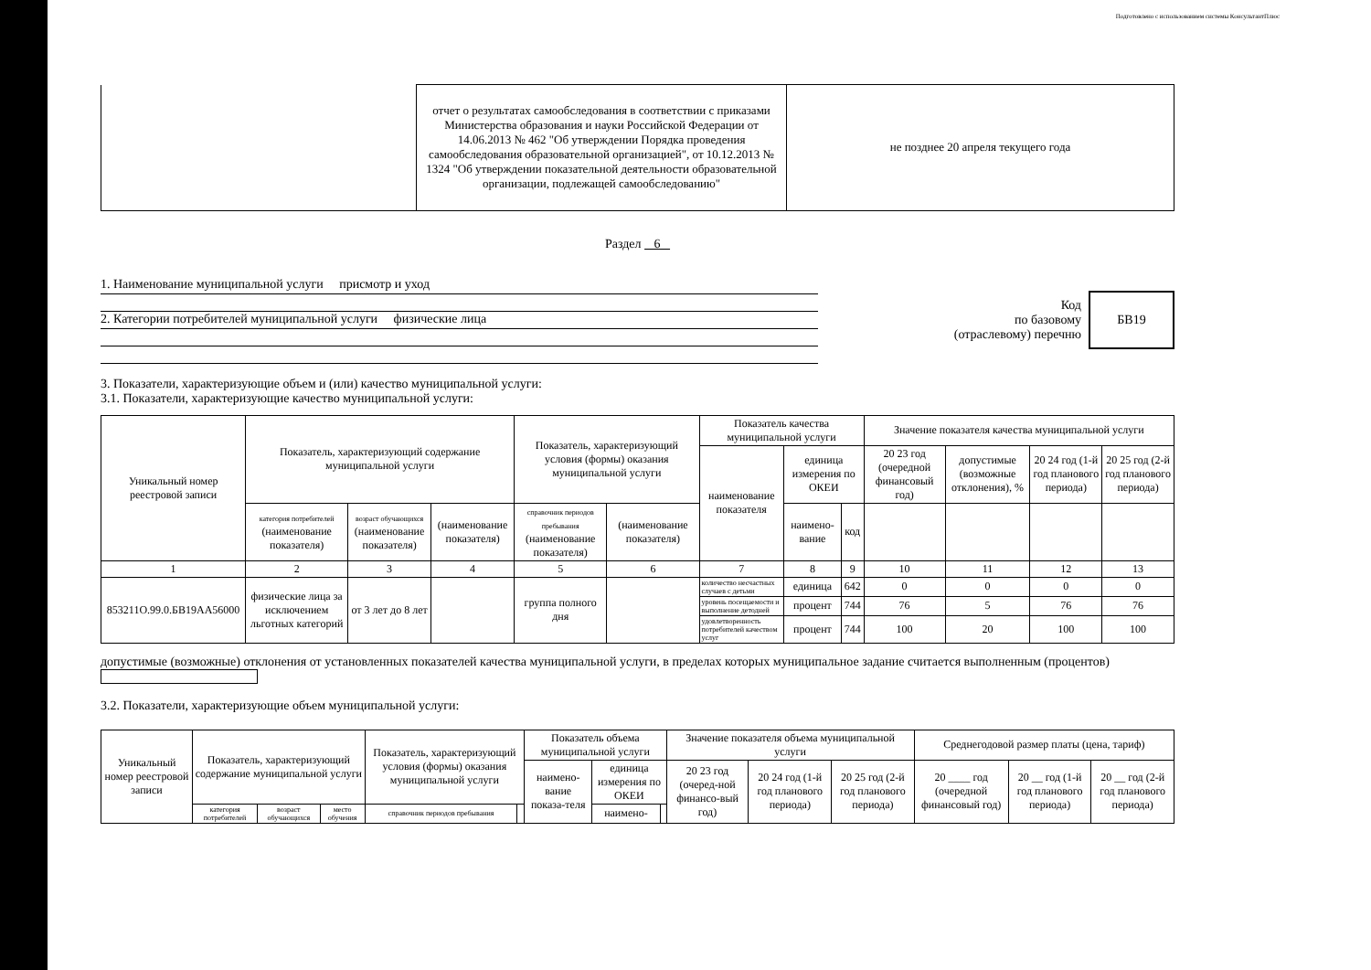Подготовлено с использованием системы КонсультантПлюс
| | отчет о результатах самообследования в соответствии с приказами Министерства образования и науки Российской Федерации от 14.06.2013 № 462 "Об утверждении Порядка проведения самообследования образовательной организацией", от 10.12.2013 № 1324 "Об утверждении показательной деятельности образовательной организации, подлежащей самообследованию" | не позднее 20 апреля текущего года |
Раздел 6
1. Наименование муниципальной услуги присмотр и уход
2. Категории потребителей муниципальной услуги физические лица
Код
по базовому
(отраслевому) перечню
БВ19
3. Показатели, характеризующие объем и (или) качество муниципальной услуги:
3.1. Показатели, характеризующие качество муниципальной услуги:
| Уникальный номер реестровой записи | Показатель, характеризующий содержание муниципальной услуги | | | Показатель, характеризующий условия (формы) оказания муниципальной услуги | | Показатель качества муниципальной услуги | | | Значение показателя качества муниципальной услуги | | | |
| | | | | | | наименование показателя | единица измерения по ОКЕИ | | 20 23 год (очередной финансовый год) | допустимые (возможные отклонения), % | 20 24 год (1-й год планового периода) | 20 25 год (2-й год планового периода) |
| | категория потребителей (наименование показателя) | возраст обучающихся (наименование показателя) | (наименование показателя) | справочник периодов пребывания (наименование показателя) | (наименование показателя) | | наимено-вание | код | | | | |
| 1 | 2 | 3 | 4 | 5 | 6 | 7 | 8 | 9 | 10 | 11 | 12 | 13 |
| 853211О.99.0.БВ19АА56000 | физические лица за исключением льготных категорий | от 3 лет до 8 лет | | группа полного дня | | количество несчастных случаев с детьми | единица | 642 | 0 | 0 | 0 | 0 |
| | | | | | | уровень посещаемости и выполнение детодней | процент | 744 | 76 | 5 | 76 | 76 |
| | | | | | | удовлетворенность потребителей качеством услуг | процент | 744 | 100 | 20 | 100 | 100 |
допустимые (возможные) отклонения от установленных показателей качества муниципальной услуги, в пределах которых муниципальное задание считается выполненным (процентов)
3.2. Показатели, характеризующие объем муниципальной услуги:
| Уникальный номер реестровой записи | Показатель, характеризующий содержание муниципальной услуги | | | Показатель, характеризующий условия (формы) оказания муниципальной услуги | | Показатель объема муниципальной услуги | | | Значение показателя объема муниципальной услуги | | | Среднегодовой размер платы (цена, тариф) | | |
| | | | | | | наимено-вание показа-теля | единица измерения по ОКЕИ | | 20 23 год (очеред-ной финансо-вый год) | 20 24 год (1-й год планового периода) | 20 25 год (2-й год планового периода) | 20 ____ год (очередной финансовый год) | 20 __ год (1-й год планового периода) | 20 __ год (2-й год планового периода) |
| | категория потребителей | возраст обучающихся | место обучения | справочник периодов пребывания | | | наимено- | | | | | | | |